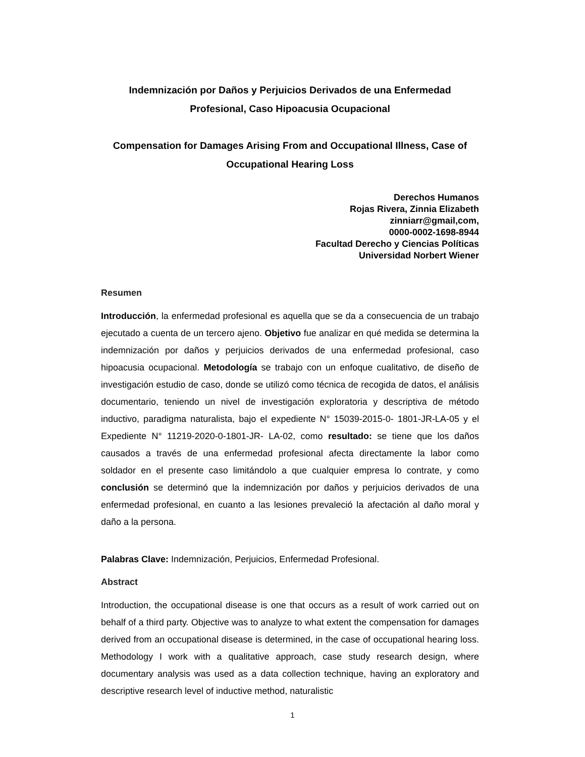Indemnización por Daños y Perjuicios Derivados de una Enfermedad Profesional, Caso Hipoacusia Ocupacional
Compensation for Damages Arising From and Occupational Illness, Case of Occupational Hearing Loss
Derechos Humanos
Rojas Rivera, Zinnia Elizabeth
zinniarr@gmail,com,
0000-0002-1698-8944
Facultad Derecho y Ciencias Políticas
Universidad Norbert Wiener
Resumen
Introducción, la enfermedad profesional es aquella que se da a consecuencia de un trabajo ejecutado a cuenta de un tercero ajeno. Objetivo fue analizar en qué medida se determina la indemnización por daños y perjuicios derivados de una enfermedad profesional, caso hipoacusia ocupacional. Metodología se trabajo con un enfoque cualitativo, de diseño de investigación estudio de caso, donde se utilizó como técnica de recogida de datos, el análisis documentario, teniendo un nivel de investigación exploratoria y descriptiva de método inductivo, paradigma naturalista, bajo el expediente N° 15039-2015-0- 1801-JR-LA-05 y el Expediente N° 11219-2020-0-1801-JR- LA-02, como resultado: se tiene que los daños causados a través de una enfermedad profesional afecta directamente la labor como soldador en el presente caso limitándolo a que cualquier empresa lo contrate, y como conclusión se determinó que la indemnización por daños y perjuicios derivados de una enfermedad profesional, en cuanto a las lesiones prevaleció la afectación al daño moral y daño a la persona.
Palabras Clave: Indemnización, Perjuicios, Enfermedad Profesional.
Abstract
Introduction, the occupational disease is one that occurs as a result of work carried out on behalf of a third party. Objective was to analyze to what extent the compensation for damages derived from an occupational disease is determined, in the case of occupational hearing loss. Methodology I work with a qualitative approach, case study research design, where documentary analysis was used as a data collection technique, having an exploratory and descriptive research level of inductive method, naturalistic
1